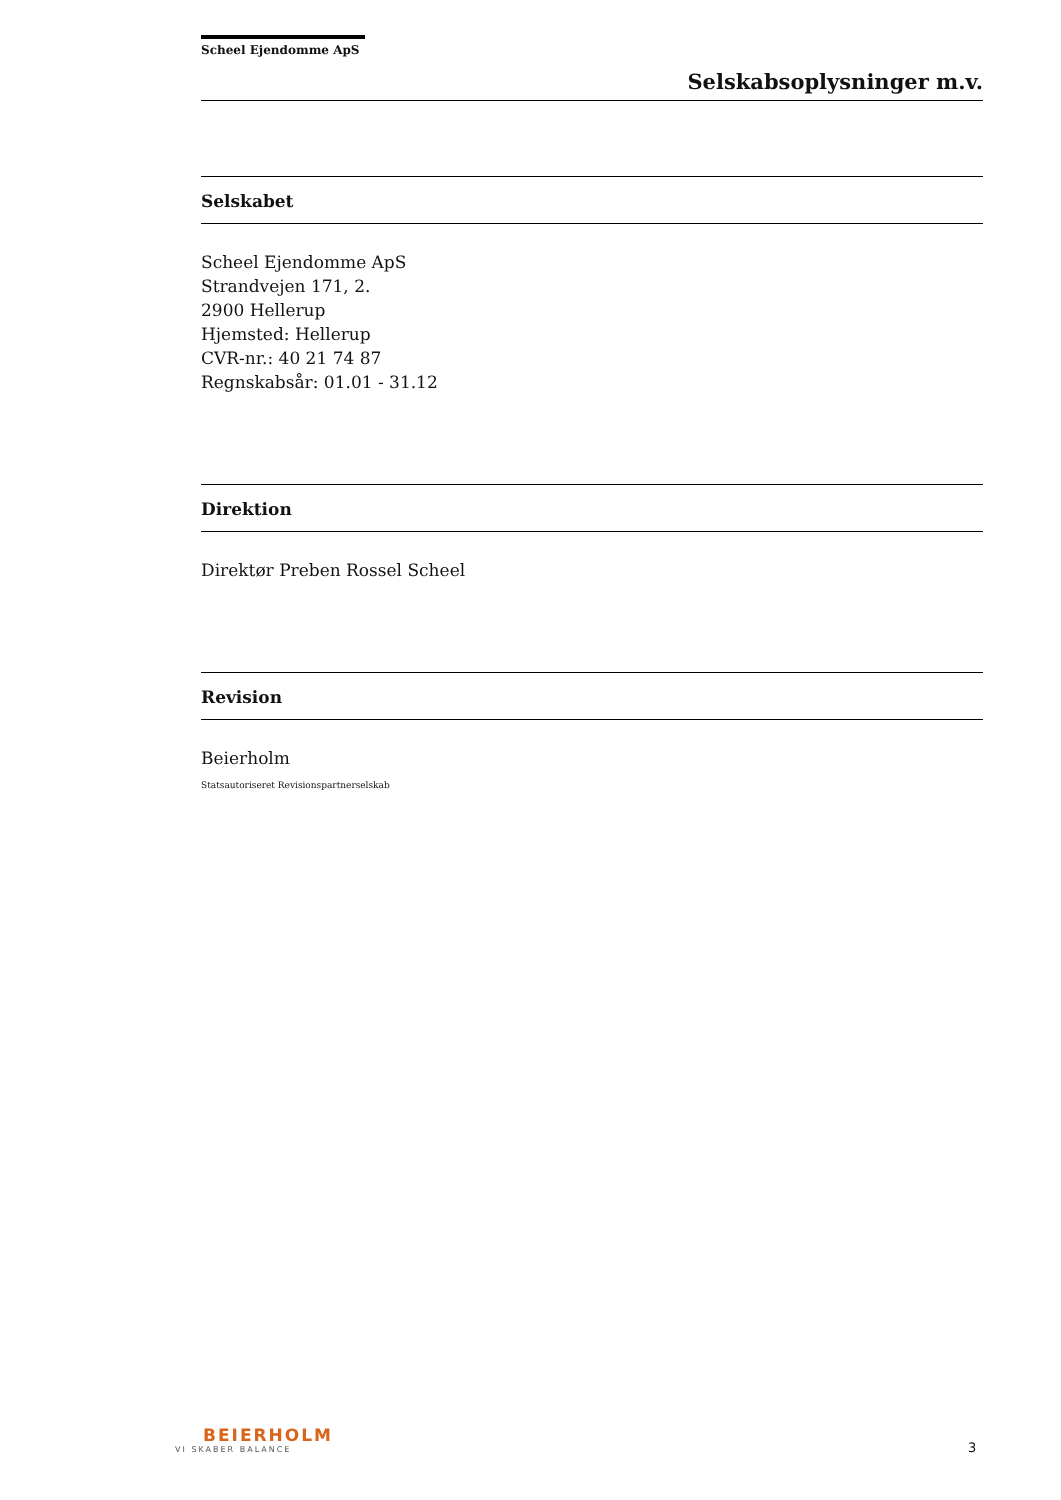Scheel Ejendomme ApS
Selskabsoplysninger m.v.
Selskabet
Scheel Ejendomme ApS
Strandvejen 171, 2.
2900 Hellerup
Hjemsted: Hellerup
CVR-nr.: 40 21 74 87
Regnskabsår: 01.01 - 31.12
Direktion
Direktør Preben Rossel Scheel
Revision
Beierholm
Statsautoriseret Revisionspartnerselskab
BEIERHOLM
VI SKABER BALANCE
3